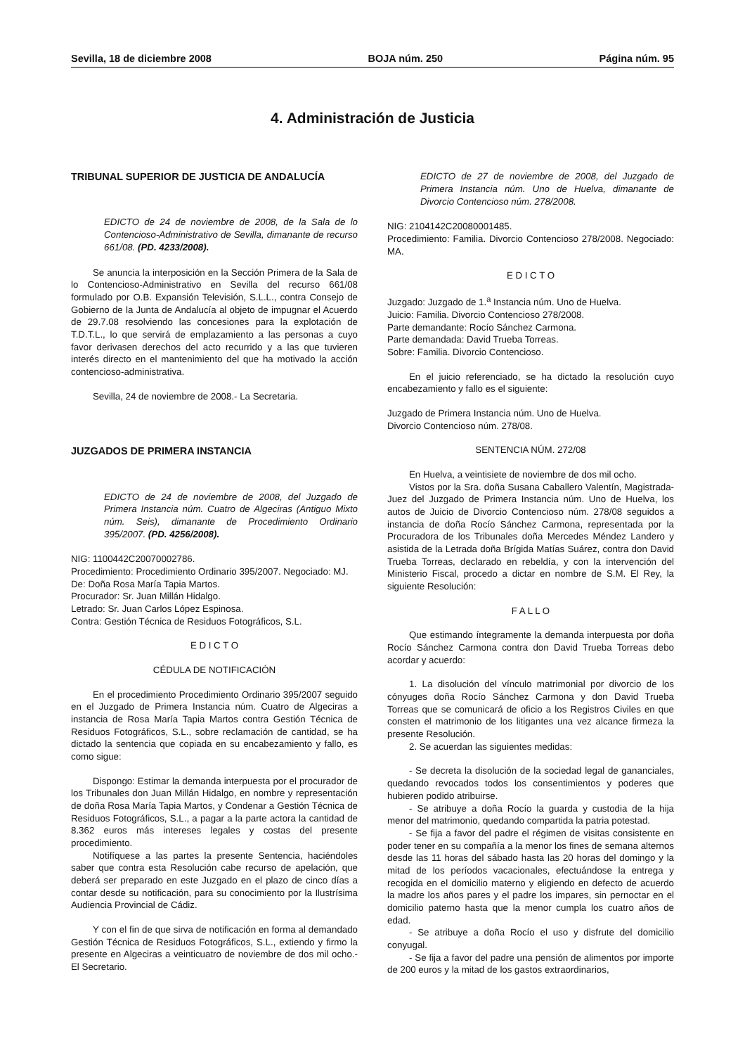Sevilla, 18 de diciembre 2008 BOJA núm. 250 Página núm. 95
4. Administración de Justicia
TRIBUNAL SUPERIOR DE JUSTICIA DE ANDALUCÍA
EDICTO de 24 de noviembre de 2008, de la Sala de lo Contencioso-Administrativo de Sevilla, dimanante de recurso 661/08. (PD. 4233/2008).
Se anuncia la interposición en la Sección Primera de la Sala de lo Contencioso-Administrativo en Sevilla del recurso 661/08 formulado por O.B. Expansión Televisión, S.L.L., contra Consejo de Gobierno de la Junta de Andalucía al objeto de impugnar el Acuerdo de 29.7.08 resolviendo las concesiones para la explotación de T.D.T.L., lo que servirá de emplazamiento a las personas a cuyo favor derivasen derechos del acto recurrido y a las que tuvieren interés directo en el mantenimiento del que ha motivado la acción contencioso-administrativa.
Sevilla, 24 de noviembre de 2008.- La Secretaria.
JUZGADOS DE PRIMERA INSTANCIA
EDICTO de 24 de noviembre de 2008, del Juzgado de Primera Instancia núm. Cuatro de Algeciras (Antiguo Mixto núm. Seis), dimanante de Procedimiento Ordinario 395/2007. (PD. 4256/2008).
NIG: 1100442C20070002786.
Procedimiento: Procedimiento Ordinario 395/2007. Negociado: MJ.
De: Doña Rosa María Tapia Martos.
Procurador: Sr. Juan Millán Hidalgo.
Letrado: Sr. Juan Carlos López Espinosa.
Contra: Gestión Técnica de Residuos Fotográficos, S.L.
E D I C T O
CÉDULA DE NOTIFICACIÓN
En el procedimiento Procedimiento Ordinario 395/2007 seguido en el Juzgado de Primera Instancia núm. Cuatro de Algeciras a instancia de Rosa María Tapia Martos contra Gestión Técnica de Residuos Fotográficos, S.L., sobre reclamación de cantidad, se ha dictado la sentencia que copiada en su encabezamiento y fallo, es como sigue:
Dispongo: Estimar la demanda interpuesta por el procurador de los Tribunales don Juan Millán Hidalgo, en nombre y representación de doña Rosa María Tapia Martos, y Condenar a Gestión Técnica de Residuos Fotográficos, S.L., a pagar a la parte actora la cantidad de 8.362 euros más intereses legales y costas del presente procedimiento.
Notifíquese a las partes la presente Sentencia, haciéndoles saber que contra esta Resolución cabe recurso de apelación, que deberá ser preparado en este Juzgado en el plazo de cinco días a contar desde su notificación, para su conocimiento por la Ilustrísima Audiencia Provincial de Cádiz.
Y con el fin de que sirva de notificación en forma al demandado Gestión Técnica de Residuos Fotográficos, S.L., extiendo y firmo la presente en Algeciras a veinticuatro de noviembre de dos mil ocho.- El Secretario.
EDICTO de 27 de noviembre de 2008, del Juzgado de Primera Instancia núm. Uno de Huelva, dimanante de Divorcio Contencioso núm. 278/2008.
NIG: 2104142C20080001485.
Procedimiento: Familia. Divorcio Contencioso 278/2008. Negociado: MA.
E D I C T O
Juzgado: Juzgado de 1.<sup>a</sup> Instancia núm. Uno de Huelva.
Juicio: Familia. Divorcio Contencioso 278/2008.
Parte demandante: Rocío Sánchez Carmona.
Parte demandada: David Trueba Torreas.
Sobre: Familia. Divorcio Contencioso.
En el juicio referenciado, se ha dictado la resolución cuyo encabezamiento y fallo es el siguiente:
Juzgado de Primera Instancia núm. Uno de Huelva.
Divorcio Contencioso núm. 278/08.
SENTENCIA NÚM. 272/08
En Huelva, a veintisiete de noviembre de dos mil ocho.
Vistos por la Sra. doña Susana Caballero Valentín, Magistrada-Juez del Juzgado de Primera Instancia núm. Uno de Huelva, los autos de Juicio de Divorcio Contencioso núm. 278/08 seguidos a instancia de doña Rocío Sánchez Carmona, representada por la Procuradora de los Tribunales doña Mercedes Méndez Landero y asistida de la Letrada doña Brígida Matías Suárez, contra don David Trueba Torreas, declarado en rebeldía, y con la intervención del Ministerio Fiscal, procedo a dictar en nombre de S.M. El Rey, la siguiente Resolución:
F A L L O
Que estimando íntegramente la demanda interpuesta por doña Rocío Sánchez Carmona contra don David Trueba Torreas debo acordar y acuerdo:
1. La disolución del vínculo matrimonial por divorcio de los cónyuges doña Rocío Sánchez Carmona y don David Trueba Torreas que se comunicará de oficio a los Registros Civiles en que consten el matrimonio de los litigantes una vez alcance firmeza la presente Resolución.
2. Se acuerdan las siguientes medidas:
- Se decreta la disolución de la sociedad legal de gananciales, quedando revocados todos los consentimientos y poderes que hubieren podido atribuirse.
- Se atribuye a doña Rocío la guarda y custodia de la hija menor del matrimonio, quedando compartida la patria potestad.
- Se fija a favor del padre el régimen de visitas consistente en poder tener en su compañía a la menor los fines de semana alternos desde las 11 horas del sábado hasta las 20 horas del domingo y la mitad de los períodos vacacionales, efectuándose la entrega y recogida en el domicilio materno y eligiendo en defecto de acuerdo la madre los años pares y el padre los impares, sin pernoctar en el domicilio paterno hasta que la menor cumpla los cuatro años de edad.
- Se atribuye a doña Rocío el uso y disfrute del domicilio conyugal.
- Se fija a favor del padre una pensión de alimentos por importe de 200 euros y la mitad de los gastos extraordinarios,